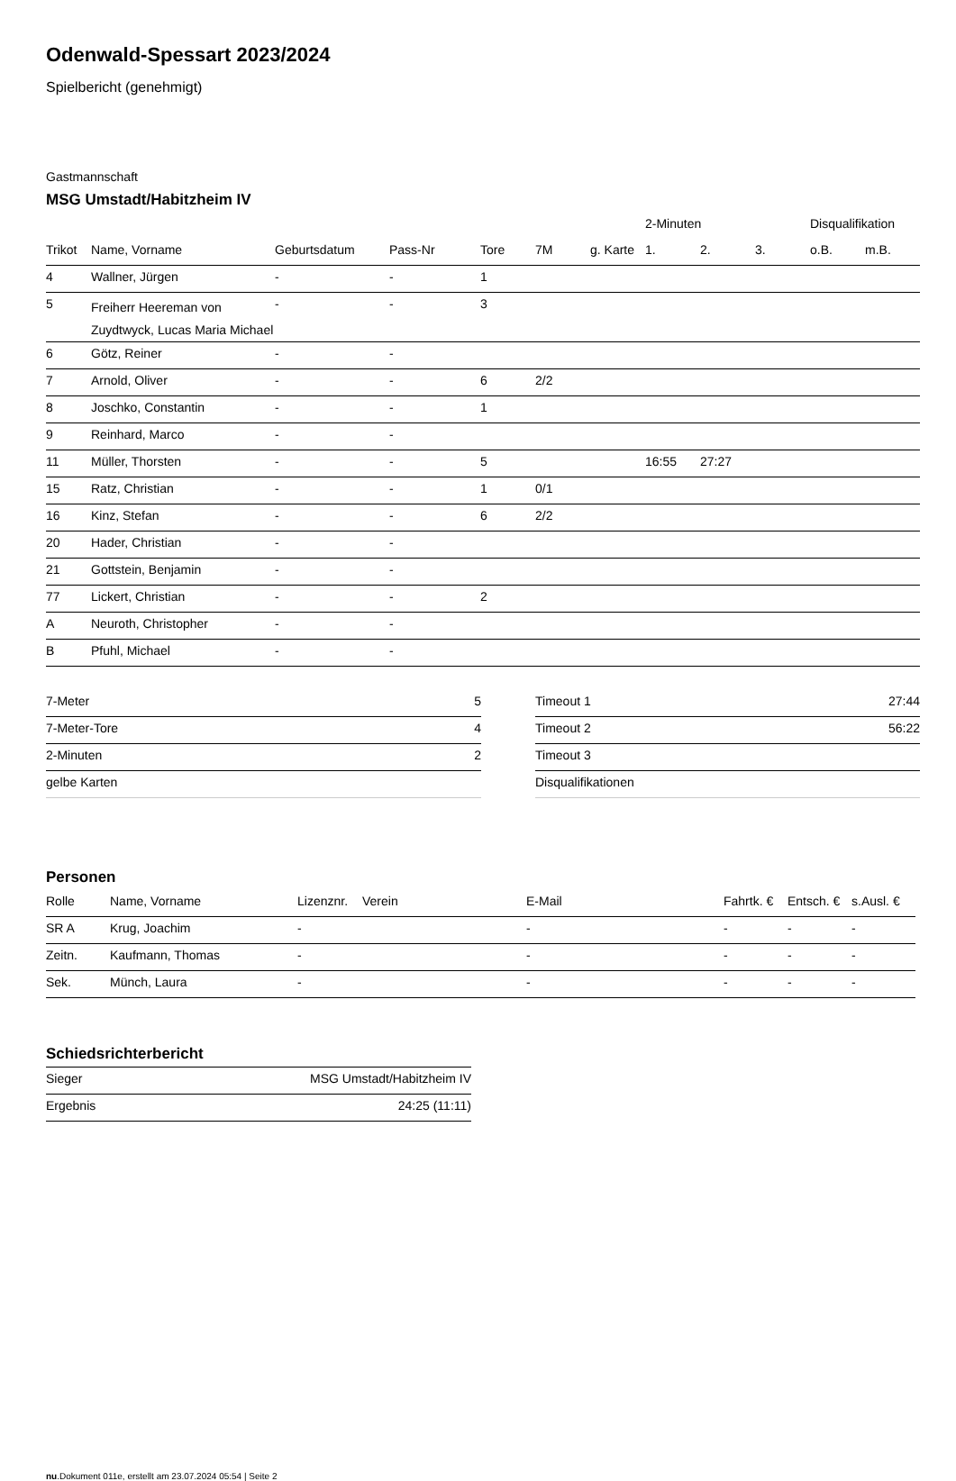Odenwald-Spessart 2023/2024
Spielbericht (genehmigt)
Gastmannschaft
MSG Umstadt/Habitzheim IV
| | | | | | | | 2-Minuten | | | Disqualifikation | |
| --- | --- | --- | --- | --- | --- | --- | --- | --- | --- | --- | --- |
| Trikot | Name, Vorname | Geburtsdatum | Pass-Nr | Tore | 7M | g. Karte | 1. | 2. | 3. | o.B. | m.B. |
| 4 | Wallner, Jürgen | - | - | 1 | | | | | | | |
| 5 | Freiherr Heereman von Zuydtwyck, Lucas Maria Michael | - | - | 3 | | | | | | | |
| 6 | Götz, Reiner | - | - | | | | | | | | |
| 7 | Arnold, Oliver | - | - | 6 | 2/2 | | | | | | |
| 8 | Joschko, Constantin | - | - | 1 | | | | | | | |
| 9 | Reinhard, Marco | - | - | | | | | | | | |
| 11 | Müller, Thorsten | - | - | 5 | | | 16:55 | 27:27 | | | |
| 15 | Ratz, Christian | - | - | 1 | 0/1 | | | | | | |
| 16 | Kinz, Stefan | - | - | 6 | 2/2 | | | | | | |
| 20 | Hader, Christian | - | - | | | | | | | | |
| 21 | Gottstein, Benjamin | - | - | | | | | | | | |
| 77 | Lickert, Christian | - | - | 2 | | | | | | | |
| A | Neuroth, Christopher | - | - | | | | | | | | |
| B | Pfuhl, Michael | - | - | | | | | | | | |
| 7-Meter | 5 |
| 7-Meter-Tore | 4 |
| 2-Minuten | 2 |
| gelbe Karten | |
| Timeout 1 | 27:44 |
| Timeout 2 | 56:22 |
| Timeout 3 | |
| Disqualifikationen | |
Personen
| Rolle | Name, Vorname | Lizenznr. | Verein | E-Mail | Fahrtk. € | Entsch. € | s.Ausl. € |
| --- | --- | --- | --- | --- | --- | --- | --- |
| SR A | Krug, Joachim | - | | - | - | - | - |
| Zeitn. | Kaufmann, Thomas | - | | - | - | - | - |
| Sek. | Münch, Laura | - | | - | - | - | - |
Schiedsrichterbericht
| Sieger | MSG Umstadt/Habitzheim IV |
| Ergebnis | 24:25 (11:11) |
nu.Dokument 011e, erstellt am 23.07.2024 05:54 | Seite 2